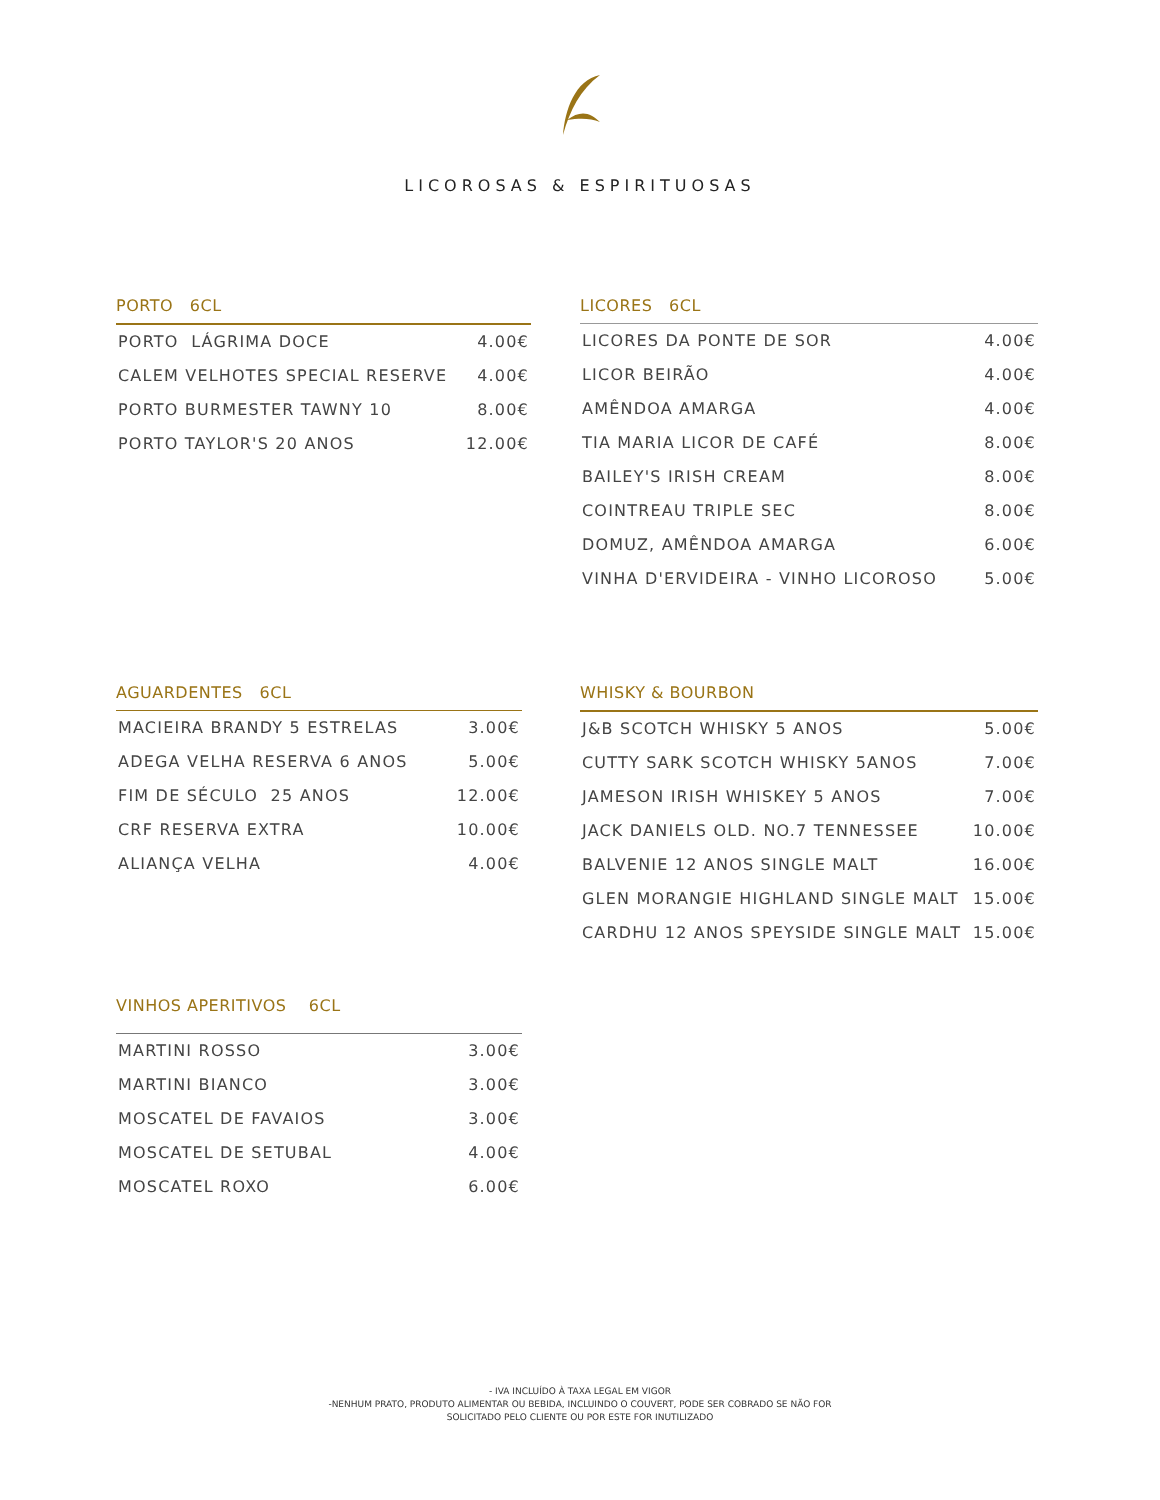LICOROSAS & ESPIRITUOSAS
PORTO 6CL
| PORTO LÁGRIMA DOCE | 4.00€ |
| CALEM VELHOTES SPECIAL RESERVE | 4.00€ |
| PORTO BURMESTER TAWNY 10 | 8.00€ |
| PORTO TAYLOR'S 20 ANOS | 12.00€ |
LICORES 6CL
| LICORES DA PONTE DE SOR | 4.00€ |
| LICOR BEIRÃO | 4.00€ |
| AMÊNDOA AMARGA | 4.00€ |
| TIA MARIA LICOR DE CAFÉ | 8.00€ |
| BAILEY'S IRISH CREAM | 8.00€ |
| COINTREAU TRIPLE SEC | 8.00€ |
| DOMUZ, AMÊNDOA AMARGA | 6.00€ |
| VINHA D'ERVIDEIRA - VINHO LICOROSO | 5.00€ |
AGUARDENTES 6CL
| MACIEIRA BRANDY 5 ESTRELAS | 3.00€ |
| ADEGA VELHA RESERVA 6 ANOS | 5.00€ |
| FIM DE SÉCULO 25 ANOS | 12.00€ |
| CRF RESERVA EXTRA | 10.00€ |
| ALIANÇA VELHA | 4.00€ |
WHISKY & BOURBON
| J&B SCOTCH WHISKY 5 ANOS | 5.00€ |
| CUTTY SARK SCOTCH WHISKY 5ANOS | 7.00€ |
| JAMESON IRISH WHISKEY 5 ANOS | 7.00€ |
| JACK DANIELS OLD. NO.7 TENNESSEE | 10.00€ |
| BALVENIE 12 ANOS SINGLE MALT | 16.00€ |
| GLEN MORANGIE HIGHLAND SINGLE MALT | 15.00€ |
| CARDHU 12 ANOS SPEYSIDE SINGLE MALT | 15.00€ |
VINHOS APERITIVOS 6CL
| MARTINI ROSSO | 3.00€ |
| MARTINI BIANCO | 3.00€ |
| MOSCATEL DE FAVAIOS | 3.00€ |
| MOSCATEL DE SETUBAL | 4.00€ |
| MOSCATEL ROXO | 6.00€ |
- IVA INCLUÍDO À TAXA LEGAL EM VIGOR
-NENHUM PRATO, PRODUTO ALIMENTAR OU BEBIDA, INCLUINDO O COUVERT, PODE SER COBRADO SE NÃO FOR
SOLICITADO PELO CLIENTE OU POR ESTE FOR INUTILIZADO